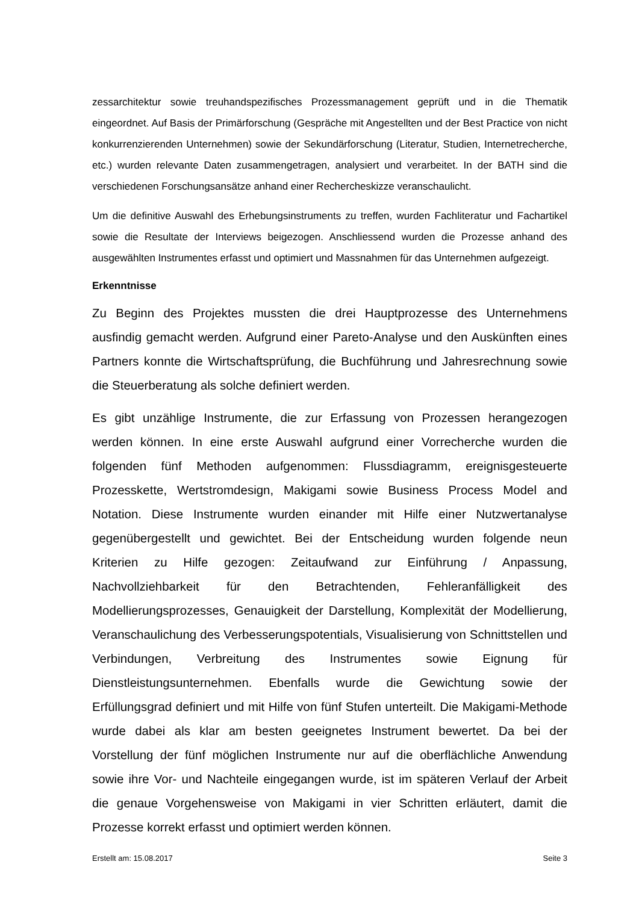zessarchitektur sowie treuhandspezifisches Prozessmanagement geprüft und in die Thematik eingeordnet. Auf Basis der Primärforschung (Gespräche mit Angestellten und der Best Practice von nicht konkurrenzierenden Unternehmen) sowie der Sekundärforschung (Literatur, Studien, Internetrecherche, etc.) wurden relevante Daten zusammengetragen, analysiert und verarbeitet. In der BATH sind die verschiedenen Forschungsansätze anhand einer Rechercheskizze veranschaulicht.
Um die definitive Auswahl des Erhebungsinstruments zu treffen, wurden Fachliteratur und Fachartikel sowie die Resultate der Interviews beigezogen. Anschliessend wurden die Prozesse anhand des ausgewählten Instrumentes erfasst und optimiert und Massnahmen für das Unternehmen aufgezeigt.
Erkenntnisse
Zu Beginn des Projektes mussten die drei Hauptprozesse des Unternehmens ausfindig gemacht werden. Aufgrund einer Pareto-Analyse und den Auskünften eines Partners konnte die Wirtschaftsprüfung, die Buchführung und Jahresrechnung sowie die Steuerberatung als solche definiert werden.
Es gibt unzählige Instrumente, die zur Erfassung von Prozessen herangezogen werden können. In eine erste Auswahl aufgrund einer Vorrecherche wurden die folgenden fünf Methoden aufgenommen: Flussdiagramm, ereignisgesteuerte Prozesskette, Wertstromdesign, Makigami sowie Business Process Model and Notation. Diese Instrumente wurden einander mit Hilfe einer Nutzwertanalyse gegenübergestellt und gewichtet. Bei der Entscheidung wurden folgende neun Kriterien zu Hilfe gezogen: Zeitaufwand zur Einführung / Anpassung, Nachvollziehbarkeit für den Betrachtenden, Fehleranfälligkeit des Modellierungsprozesses, Genauigkeit der Darstellung, Komplexität der Modellierung, Veranschaulichung des Verbesserungspotentials, Visualisierung von Schnittstellen und Verbindungen, Verbreitung des Instrumentes sowie Eignung für Dienstleistungsunternehmen. Ebenfalls wurde die Gewichtung sowie der Erfüllungsgrad definiert und mit Hilfe von fünf Stufen unterteilt. Die Makigami-Methode wurde dabei als klar am besten geeignetes Instrument bewertet. Da bei der Vorstellung der fünf möglichen Instrumente nur auf die oberflächliche Anwendung sowie ihre Vor- und Nachteile eingegangen wurde, ist im späteren Verlauf der Arbeit die genaue Vorgehensweise von Makigami in vier Schritten erläutert, damit die Prozesse korrekt erfasst und optimiert werden können.
Erstellt am: 15.08.2017 Seite 3